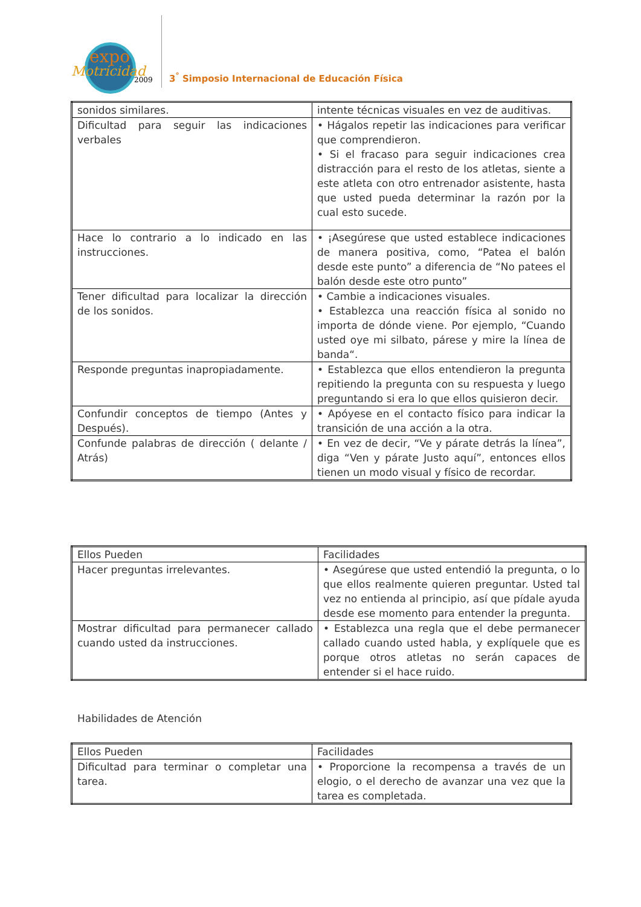expo
Motricidad
2009
3<sup>°</sup> Simposio Internacional de Educación Física
| sonidos similares. | intente técnicas visuales en vez de auditivas. |
| Dificultad para seguir las indicaciones verbales | • Hágalos repetir las indicaciones para verificar que comprendieron. • Si el fracaso para seguir indicaciones crea distracción para el resto de los atletas, siente a este atleta con otro entrenador asistente, hasta que usted pueda determinar la razón por la cual esto sucede. |
| Hace lo contrario a lo indicado en las instrucciones. | • ¡Asegúrese que usted establece indicaciones de manera positiva, como, “Patea el balón desde este punto” a diferencia de “No patees el balón desde este otro punto” |
| Tener dificultad para localizar la dirección de los sonidos. | • Cambie a indicaciones visuales. • Establezca una reacción física al sonido no importa de dónde viene. Por ejemplo, “Cuando usted oye mi silbato, párese y mire la línea de banda“. |
| Responde preguntas inapropiadamente. | • Establezca que ellos entendieron la pregunta repitiendo la pregunta con su respuesta y luego preguntando si era lo que ellos quisieron decir. |
| Confundir conceptos de tiempo (Antes y Después). | • Apóyese en el contacto físico para indicar la transición de una acción a la otra. |
| Confunde palabras de dirección ( delante / Atrás) | • En vez de decir, “Ve y párate detrás la línea”, diga “Ven y párate Justo aquí”, entonces ellos tienen un modo visual y físico de recordar. |
| Ellos Pueden | Facilidades |
| Hacer preguntas irrelevantes. | • Asegúrese que usted entendió la pregunta, o lo que ellos realmente quieren preguntar. Usted tal vez no entienda al principio, así que pídale ayuda desde ese momento para entender la pregunta. |
| Mostrar dificultad para permanecer callado cuando usted da instrucciones. | • Establezca una regla que el debe permanecer callado cuando usted habla, y explíquele que es porque otros atletas no serán capaces de entender si el hace ruido. |
Habilidades de Atención
| Ellos Pueden | Facilidades |
| Dificultad para terminar o completar una tarea. | • Proporcione la recompensa a través de un elogio, o el derecho de avanzar una vez que la tarea es completada. |